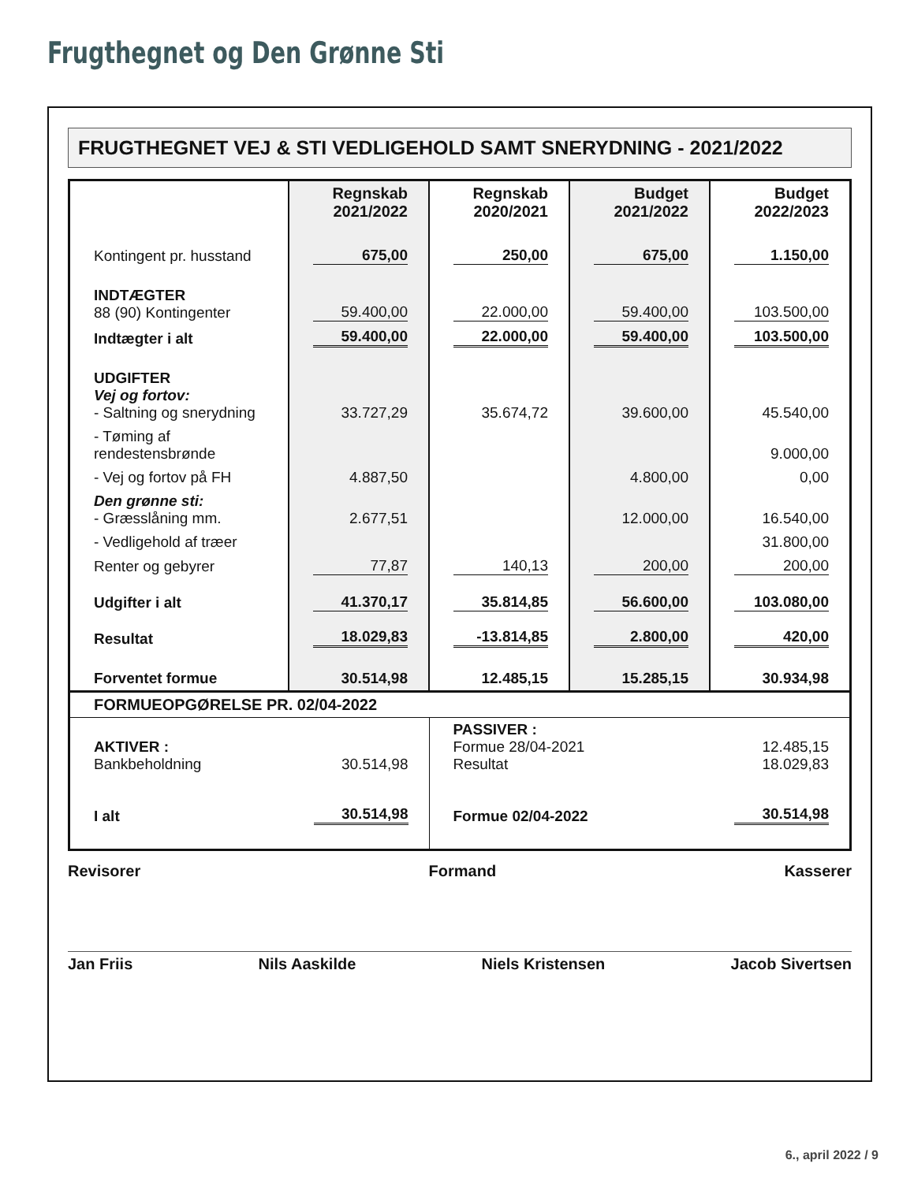Frugthegnet og Den Grønne Sti
FRUGTHEGNET VEJ & STI VEDLIGEHOLD SAMT SNERYDNING - 2021/2022
| | Regnskab 2021/2022 | Regnskab 2020/2021 | Budget 2021/2022 | Budget 2022/2023 |
| Kontingent pr. husstand | 675,00 | 250,00 | 675,00 | 1.150,00 |
| INDTÆGTER 88 (90) Kontingenter | 59.400,00 | 22.000,00 | 59.400,00 | 103.500,00 |
| Indtægter i alt | 59.400,00 | 22.000,00 | 59.400,00 | 103.500,00 |
| UDGIFTER Vej og fortov: - Saltning og snerydning | 33.727,29 | 35.674,72 | 39.600,00 | 45.540,00 |
| - Tøming af rendestensbrønde | | | | 9.000,00 |
| - Vej og fortov på FH | 4.887,50 | | 4.800,00 | 0,00 |
| Den grønne sti: - Græsslåning mm. | 2.677,51 | | 12.000,00 | 16.540,00 |
| - Vedligehold af træer | | | | 31.800,00 |
| Renter og gebyrer | 77,87 | 140,13 | 200,00 | 200,00 |
| Udgifter i alt | 41.370,17 | 35.814,85 | 56.600,00 | 103.080,00 |
| Resultat | 18.029,83 | -13.814,85 | 2.800,00 | 420,00 |
| Forventet formue | 30.514,98 | 12.485,15 | 15.285,15 | 30.934,98 |
| FORMUEOPGØRELSE PR. 02/04-2022 | | | | |
| AKTIVER : Bankbeholdning | 30.514,98 | PASSIVER : Formue 28/04-2021 Resultat | | 12.485,15 18.029,83 |
| I alt | 30.514,98 | Formue 02/04-2022 | | 30.514,98 |
Revisorer Formand Kasserer
Jan Friis Nils Aaskilde Niels Kristensen Jacob Sivertsen
6., april 2022 / 9